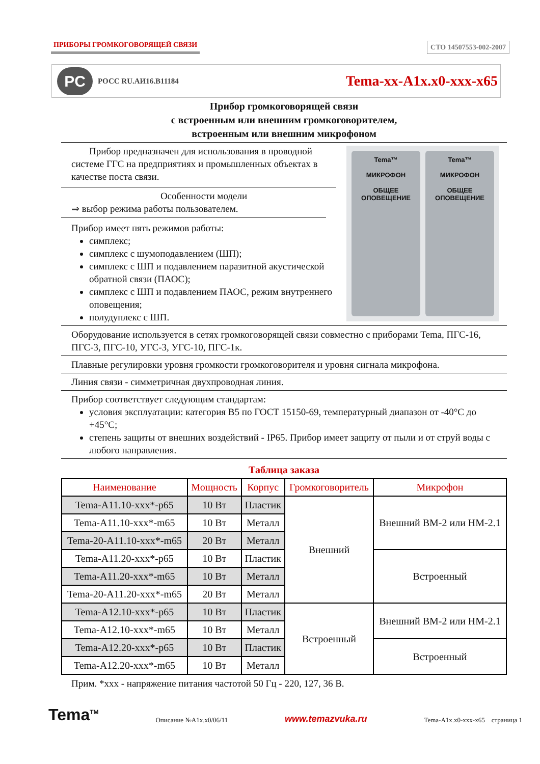ПРИБОРЫ ГРОМКОГОВОРЯЩЕЙ СВЯЗИ СТО 14507553-002-2007
PC
РОСС RU.АИ16.В11184
Tema-xx-A1x.x0-xxx-x65
Прибор громкоговорящей связи
с встроенным или внешним громкоговорителем,
встроенным или внешним микрофоном
Tema™
МИКРОФОН
ОБЩЕЕ ОПОВЕЩЕНИЕ
Tema™
МИКРОФОН
ОБЩЕЕ ОПОВЕЩЕНИЕ
Прибор предназначен для использования в проводной системе ГГС на предприятиях и промышленных объектах в качестве поста связи.
Особенности модели
⇒ выбор режима работы пользователем.
Прибор имеет пять режимов работы:
симплекс;
симплекс с шумоподавлением (ШП);
симплекс с ШП и подавлением паразитной акустической обратной связи (ПАОС);
симплекс с ШП и подавлением ПАОС, режим внутреннего оповещения;
полудуплекс с ШП.
Оборудование используется в сетях громкоговорящей связи совместно с приборами Tema, ПГС-16, ПГС-3, ПГС-10, УГС-3, УГС-10, ПГС-1к.
Плавные регулировки уровня громкости громкоговорителя и уровня сигнала микрофона.
Линия связи - симметричная двухпроводная линия.
Прибор соответствует следующим стандартам:
условия эксплуатации: категория В5 по ГОСТ 15150-69, температурный диапазон от -40°C до +45°C;
степень защиты от внешних воздействий - IP65. Прибор имеет защиту от пыли и от струй воды с любого направления.
Таблица заказа
| Наименование | Мощность | Корпус | Громкоговоритель | Микрофон |
| --- | --- | --- | --- | --- |
| Tema-A11.10-xxx*-p65 | 10 Вт | Пластик | Внешний | Внешний ВМ-2 или НМ-2.1 |
| Tema-A11.10-xxx*-m65 | 10 Вт | Металл | | |
| Tema-20-A11.10-xxx*-m65 | 20 Вт | Металл | | |
| Tema-A11.20-xxx*-p65 | 10 Вт | Пластик | | Встроенный |
| Tema-A11.20-xxx*-m65 | 10 Вт | Металл | | |
| Tema-20-A11.20-xxx*-m65 | 20 Вт | Металл | | |
| Tema-A12.10-xxx*-p65 | 10 Вт | Пластик | Встроенный | Внешний ВМ-2 или НМ-2.1 |
| Tema-A12.10-xxx*-m65 | 10 Вт | Металл | | |
| Tema-A12.20-xxx*-p65 | 10 Вт | Пластик | | Встроенный |
| Tema-A12.20-xxx*-m65 | 10 Вт | Металл | | |
Прим. *xxx - напряжение питания частотой 50 Гц - 220, 127, 36 В.
Tema<sup>TM</sup> Описание №A1x.x0/06/11 www.temazvuka.ru Tema-A1x.x0-xxx-x65 страница 1